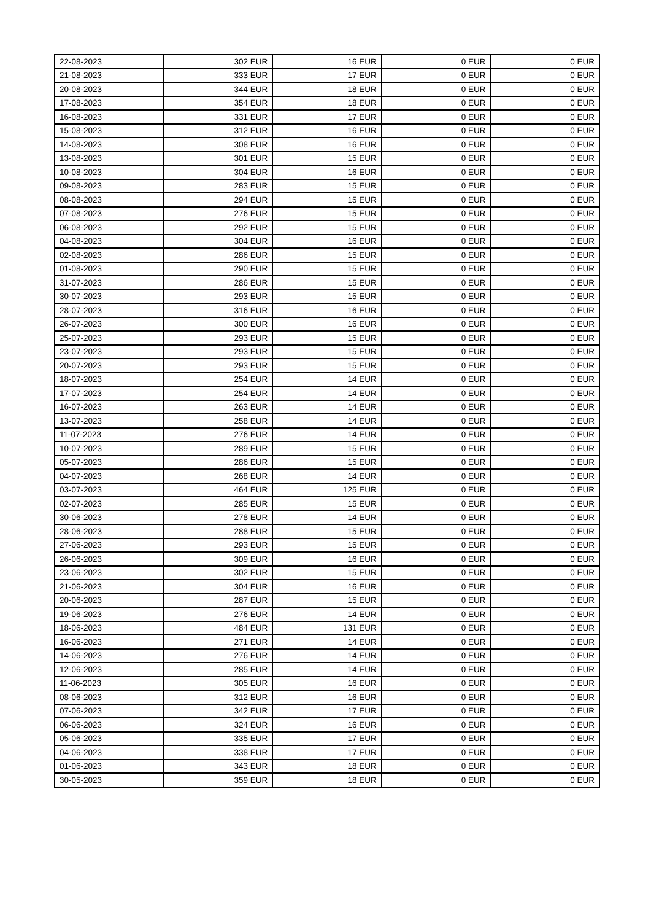| 22-08-2023 | 302 EUR | 16 EUR | 0 EUR | 0 EUR |
| 21-08-2023 | 333 EUR | 17 EUR | 0 EUR | 0 EUR |
| 20-08-2023 | 344 EUR | 18 EUR | 0 EUR | 0 EUR |
| 17-08-2023 | 354 EUR | 18 EUR | 0 EUR | 0 EUR |
| 16-08-2023 | 331 EUR | 17 EUR | 0 EUR | 0 EUR |
| 15-08-2023 | 312 EUR | 16 EUR | 0 EUR | 0 EUR |
| 14-08-2023 | 308 EUR | 16 EUR | 0 EUR | 0 EUR |
| 13-08-2023 | 301 EUR | 15 EUR | 0 EUR | 0 EUR |
| 10-08-2023 | 304 EUR | 16 EUR | 0 EUR | 0 EUR |
| 09-08-2023 | 283 EUR | 15 EUR | 0 EUR | 0 EUR |
| 08-08-2023 | 294 EUR | 15 EUR | 0 EUR | 0 EUR |
| 07-08-2023 | 276 EUR | 15 EUR | 0 EUR | 0 EUR |
| 06-08-2023 | 292 EUR | 15 EUR | 0 EUR | 0 EUR |
| 04-08-2023 | 304 EUR | 16 EUR | 0 EUR | 0 EUR |
| 02-08-2023 | 286 EUR | 15 EUR | 0 EUR | 0 EUR |
| 01-08-2023 | 290 EUR | 15 EUR | 0 EUR | 0 EUR |
| 31-07-2023 | 286 EUR | 15 EUR | 0 EUR | 0 EUR |
| 30-07-2023 | 293 EUR | 15 EUR | 0 EUR | 0 EUR |
| 28-07-2023 | 316 EUR | 16 EUR | 0 EUR | 0 EUR |
| 26-07-2023 | 300 EUR | 16 EUR | 0 EUR | 0 EUR |
| 25-07-2023 | 293 EUR | 15 EUR | 0 EUR | 0 EUR |
| 23-07-2023 | 293 EUR | 15 EUR | 0 EUR | 0 EUR |
| 20-07-2023 | 293 EUR | 15 EUR | 0 EUR | 0 EUR |
| 18-07-2023 | 254 EUR | 14 EUR | 0 EUR | 0 EUR |
| 17-07-2023 | 254 EUR | 14 EUR | 0 EUR | 0 EUR |
| 16-07-2023 | 263 EUR | 14 EUR | 0 EUR | 0 EUR |
| 13-07-2023 | 258 EUR | 14 EUR | 0 EUR | 0 EUR |
| 11-07-2023 | 276 EUR | 14 EUR | 0 EUR | 0 EUR |
| 10-07-2023 | 289 EUR | 15 EUR | 0 EUR | 0 EUR |
| 05-07-2023 | 286 EUR | 15 EUR | 0 EUR | 0 EUR |
| 04-07-2023 | 268 EUR | 14 EUR | 0 EUR | 0 EUR |
| 03-07-2023 | 464 EUR | 125 EUR | 0 EUR | 0 EUR |
| 02-07-2023 | 285 EUR | 15 EUR | 0 EUR | 0 EUR |
| 30-06-2023 | 278 EUR | 14 EUR | 0 EUR | 0 EUR |
| 28-06-2023 | 288 EUR | 15 EUR | 0 EUR | 0 EUR |
| 27-06-2023 | 293 EUR | 15 EUR | 0 EUR | 0 EUR |
| 26-06-2023 | 309 EUR | 16 EUR | 0 EUR | 0 EUR |
| 23-06-2023 | 302 EUR | 15 EUR | 0 EUR | 0 EUR |
| 21-06-2023 | 304 EUR | 16 EUR | 0 EUR | 0 EUR |
| 20-06-2023 | 287 EUR | 15 EUR | 0 EUR | 0 EUR |
| 19-06-2023 | 276 EUR | 14 EUR | 0 EUR | 0 EUR |
| 18-06-2023 | 484 EUR | 131 EUR | 0 EUR | 0 EUR |
| 16-06-2023 | 271 EUR | 14 EUR | 0 EUR | 0 EUR |
| 14-06-2023 | 276 EUR | 14 EUR | 0 EUR | 0 EUR |
| 12-06-2023 | 285 EUR | 14 EUR | 0 EUR | 0 EUR |
| 11-06-2023 | 305 EUR | 16 EUR | 0 EUR | 0 EUR |
| 08-06-2023 | 312 EUR | 16 EUR | 0 EUR | 0 EUR |
| 07-06-2023 | 342 EUR | 17 EUR | 0 EUR | 0 EUR |
| 06-06-2023 | 324 EUR | 16 EUR | 0 EUR | 0 EUR |
| 05-06-2023 | 335 EUR | 17 EUR | 0 EUR | 0 EUR |
| 04-06-2023 | 338 EUR | 17 EUR | 0 EUR | 0 EUR |
| 01-06-2023 | 343 EUR | 18 EUR | 0 EUR | 0 EUR |
| 30-05-2023 | 359 EUR | 18 EUR | 0 EUR | 0 EUR |